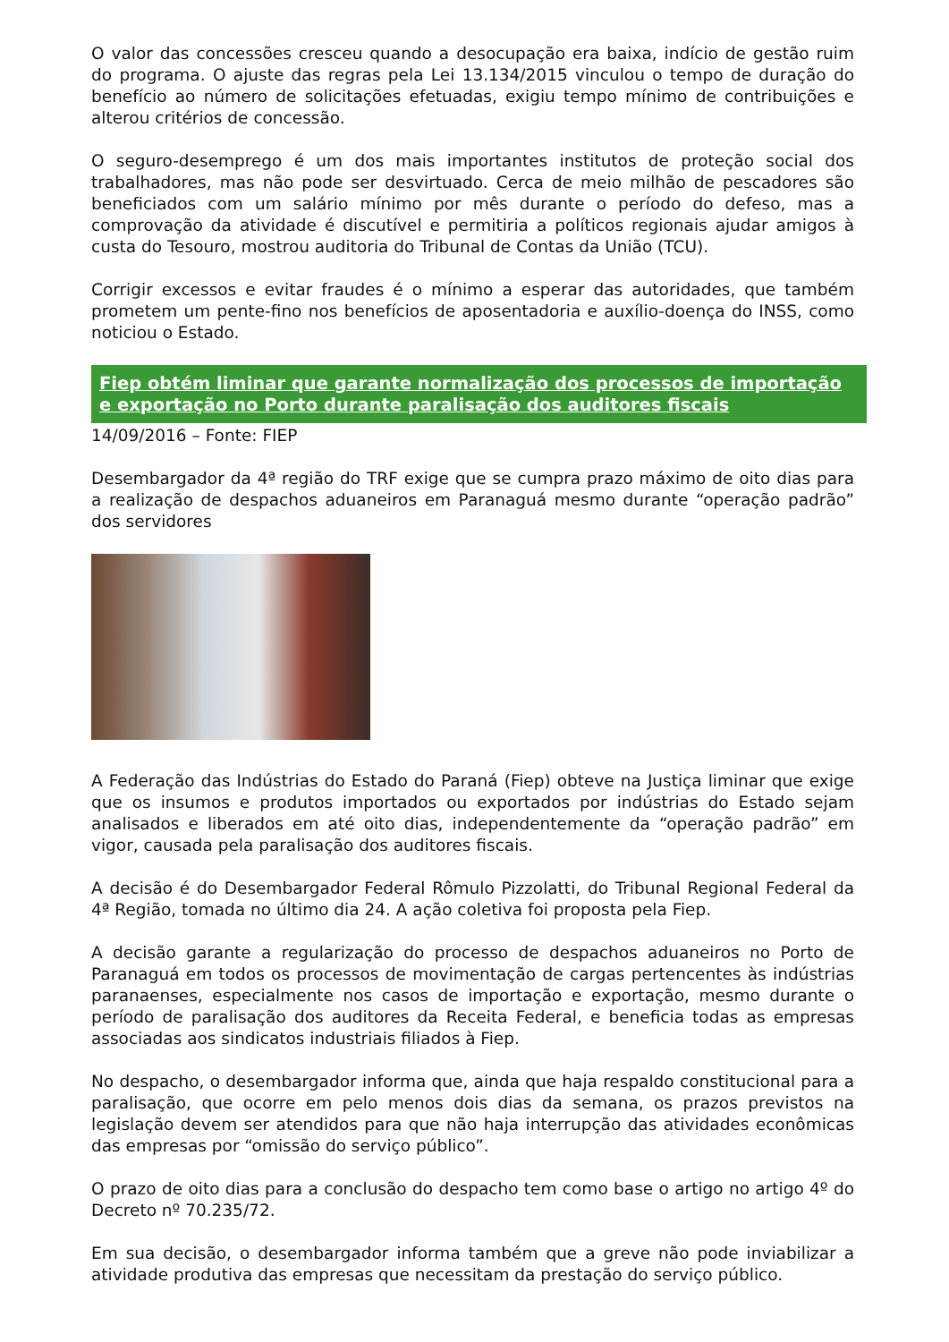O valor das concessões cresceu quando a desocupação era baixa, indício de gestão ruim do programa. O ajuste das regras pela Lei 13.134/2015 vinculou o tempo de duração do benefício ao número de solicitações efetuadas, exigiu tempo mínimo de contribuições e alterou critérios de concessão.
O seguro-desemprego é um dos mais importantes institutos de proteção social dos trabalhadores, mas não pode ser desvirtuado. Cerca de meio milhão de pescadores são beneficiados com um salário mínimo por mês durante o período do defeso, mas a comprovação da atividade é discutível e permitiria a políticos regionais ajudar amigos à custa do Tesouro, mostrou auditoria do Tribunal de Contas da União (TCU).
Corrigir excessos e evitar fraudes é o mínimo a esperar das autoridades, que também prometem um pente-fino nos benefícios de aposentadoria e auxílio-doença do INSS, como noticiou o Estado.
Fiep obtém liminar que garante normalização dos processos de importação e exportação no Porto durante paralisação dos auditores fiscais
14/09/2016 – Fonte: FIEP
Desembargador da 4ª região do TRF exige que se cumpra prazo máximo de oito dias para a realização de despachos aduaneiros em Paranaguá mesmo durante “operação padrão” dos servidores
A Federação das Indústrias do Estado do Paraná (Fiep) obteve na Justiça liminar que exige que os insumos e produtos importados ou exportados por indústrias do Estado sejam analisados e liberados em até oito dias, independentemente da “operação padrão” em vigor, causada pela paralisação dos auditores fiscais.
A decisão é do Desembargador Federal Rômulo Pizzolatti, do Tribunal Regional Federal da 4ª Região, tomada no último dia 24. A ação coletiva foi proposta pela Fiep.
A decisão garante a regularização do processo de despachos aduaneiros no Porto de Paranaguá em todos os processos de movimentação de cargas pertencentes às indústrias paranaenses, especialmente nos casos de importação e exportação, mesmo durante o período de paralisação dos auditores da Receita Federal, e beneficia todas as empresas associadas aos sindicatos industriais filiados à Fiep.
No despacho, o desembargador informa que, ainda que haja respaldo constitucional para a paralisação, que ocorre em pelo menos dois dias da semana, os prazos previstos na legislação devem ser atendidos para que não haja interrupção das atividades econômicas das empresas por “omissão do serviço público”.
O prazo de oito dias para a conclusão do despacho tem como base o artigo no artigo 4º do Decreto nº 70.235/72.
Em sua decisão, o desembargador informa também que a greve não pode inviabilizar a atividade produtiva das empresas que necessitam da prestação do serviço público.